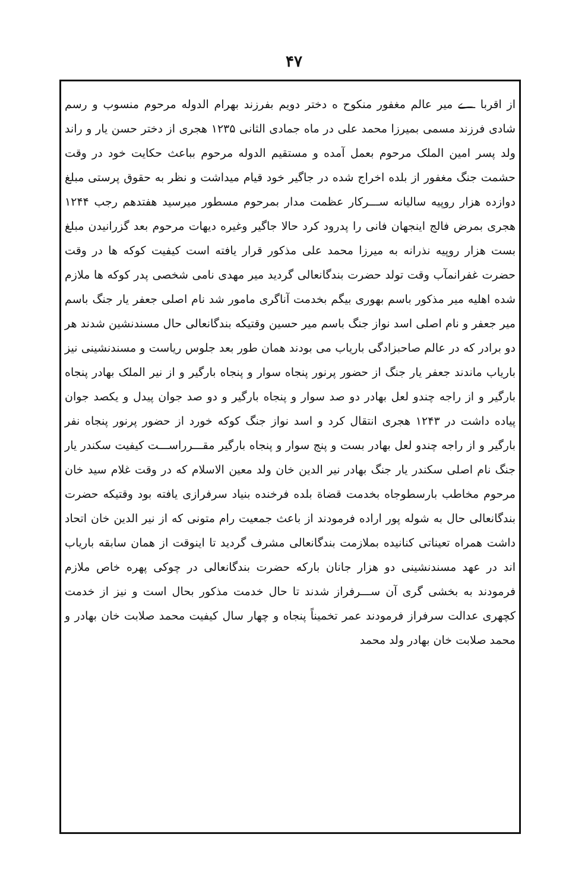۴۷
از اقربا ــــے میر عالم مغفور منکوح ه دختر دویم بفرزند بهرام الدوله مرحوم منسوب و رسم شادی فرزند مسمی بمیرزا محمد علی در ماه جمادی الثانی ۱۲۳۵ هجری از دختر حسن یار و راند ولد پسر امین الملک مرحوم بعمل آمده و مستقیم الدوله مرحوم بباعث حکایت خود در وقت حشمت جنگ مغفور از بلده اخراج شده در جاگیر خود قیام میداشت و نظر به حقوق پرستی مبلغ دوازده هزار روپیه سالیانه ســـرکار عظمت مدار بمرحوم مسطور میرسید هفتدهم رجب ۱۲۴۴ هجری بمرض فالج اینجهان فانی را پدرود کرد حالا جاگیر وغیره دیهات مرحوم بعد گزرانیدن مبلغ بست هزار روپیه نذرانه به میرزا محمد علی مذکور قرار یافته است کیفیت کوکه ها در وقت حضرت غفرانمآب وقت تولد حضرت بندگانعالی گردید میر مهدی نامی شخصی پدر کوکه ها ملازم شده اهلیه میر مذکور باسم بهوری بیگم بخدمت آناگری مامور شد نام اصلی جعفر یار جنگ باسم میر جعفر و نام اصلی اسد نواز جنگ باسم میر حسین وقتیکه بندگانعالی حال مسندنشین شدند هر دو برادر که در عالم صاحبزادگی باریاب می بودند همان طور بعد جلوس ریاست و مسندنشینی نیز باریاب ماندند جعفر یار جنگ از حضور پرنور پنجاه سوار و پنجاه بارگیر و از نیر الملک بهادر پنجاه بارگیر و از راجه چندو لعل بهادر دو صد سوار و پنجاه بارگیر و دو صد جوان پیدل و یکصد جوان پیاده داشت در ۱۲۴۳ هجری انتقال کرد و اسد نواز جنگ کوکه خورد از حضور پرنور پنجاه نفر بارگیر و از راجه چندو لعل بهادر بست و پنج سوار و پنجاه بارگیر مقـــرراســـت کیفیت سکندر یار جنگ نام اصلی سکندر یار جنگ بهادر نیر الدین خان ولد معین الاسلام که در وقت غلام سید خان مرحوم مخاطب بارسطوجاه بخدمت قضاة بلده فرخنده بنیاد سرفرازی یافته بود وقتیکه حضرت بندگانعالی حال به شوله پور اراده فرمودند از باعث جمعیت رام متونی که از نیر الدین خان اتحاد داشت همراه تعیناتی کنانیده بملازمت بندگانعالی مشرف گردید تا اینوقت از همان سابقه باریاب اند در عهد مسندنشینی دو هزار جانان بارکه حضرت بندگانعالی در چوکی پهره خاص ملازم فرمودند به بخشی گری آن ســـرفراز شدند تا حال خدمت مذکور بحال است و نیز از خدمت کچهری عدالت سرفراز فرمودند عمر تخمیناً پنجاه و چهار سال کیفیت محمد صلابت خان بهادر و محمد صلابت خان بهادر ولد محمد